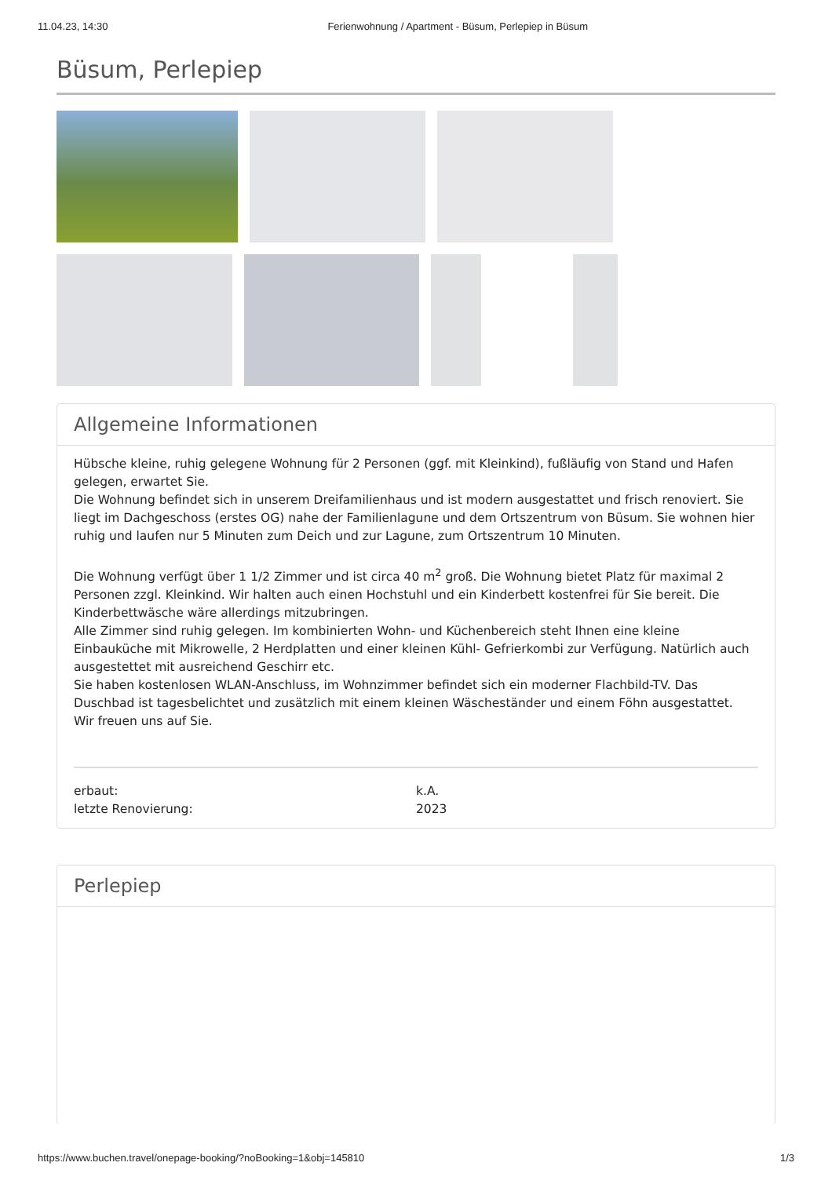11.04.23, 14:30 Ferienwohnung / Apartment - Büsum, Perlepiep in Büsum
Büsum, Perlepiep
Allgemeine Informationen
Hübsche kleine, ruhig gelegene Wohnung für 2 Personen (ggf. mit Kleinkind), fußläufig von Stand und Hafen gelegen, erwartet Sie.
Die Wohnung befindet sich in unserem Dreifamilienhaus und ist modern ausgestattet und frisch renoviert. Sie liegt im Dachgeschoss (erstes OG) nahe der Familienlagune und dem Ortszentrum von Büsum. Sie wohnen hier ruhig und laufen nur 5 Minuten zum Deich und zur Lagune, zum Ortszentrum 10 Minuten.
Die Wohnung verfügt über 1 1/2 Zimmer und ist circa 40 m<sup>2</sup> groß. Die Wohnung bietet Platz für maximal 2 Personen zzgl. Kleinkind. Wir halten auch einen Hochstuhl und ein Kinderbett kostenfrei für Sie bereit. Die Kinderbettwäsche wäre allerdings mitzubringen.
Alle Zimmer sind ruhig gelegen. Im kombinierten Wohn- und Küchenbereich steht Ihnen eine kleine Einbauküche mit Mikrowelle, 2 Herdplatten und einer kleinen Kühl- Gefrierkombi zur Verfügung. Natürlich auch ausgestettet mit ausreichend Geschirr etc.
Sie haben kostenlosen WLAN-Anschluss, im Wohnzimmer befindet sich ein moderner Flachbild-TV. Das Duschbad ist tagesbelichtet und zusätzlich mit einem kleinen Wäscheständer und einem Föhn ausgestattet.
Wir freuen uns auf Sie.
erbaut:
letzte Renovierung:
k.A.
2023
Perlepiep
https://www.buchen.travel/onepage-booking/?noBooking=1&obj=145810 1/3